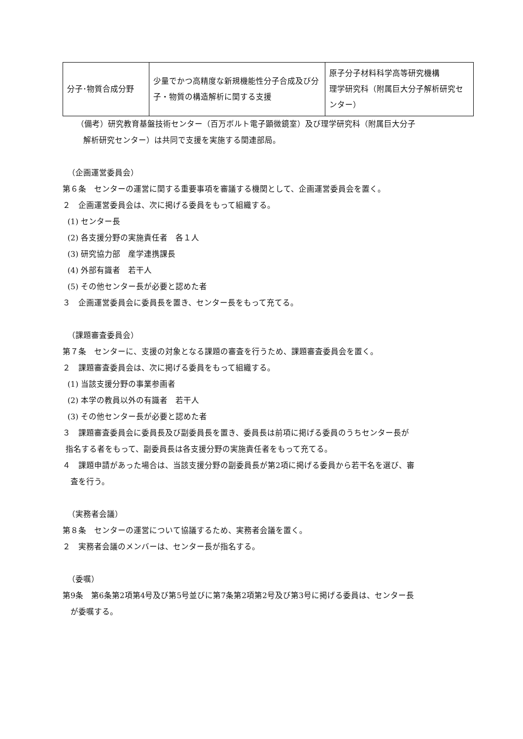| 分子･物質合成分野 | 少量でかつ高精度な新規機能性分子合成及び分子・物質の構造解析に関する支援 | 原子分子材料科学高等研究機構 理学研究科（附属巨大分子解析研究センター） |
（備考）研究教育基盤技術センター（百万ボルト電子顕微鏡室）及び理学研究科（附属巨大分子
解析研究センター）は共同で支援を実施する関連部局。
（企画運営委員会）
第６条　センターの運営に関する重要事項を審議する機関として、企画運営委員会を置く。
２　企画運営委員会は、次に掲げる委員をもって組織する。
(1) センター長
(2) 各支援分野の実施責任者　各１人
(3) 研究協力部　産学連携課長
(4) 外部有識者　若干人
(5) その他センター長が必要と認めた者
３　企画運営委員会に委員長を置き、センター長をもって充てる。
（課題審査委員会）
第７条　センターに、支援の対象となる課題の審査を行うため、課題審査委員会を置く。
２　課題審査委員会は、次に掲げる委員をもって組織する。
(1) 当該支援分野の事業参画者
(2) 本学の教員以外の有識者　若干人
(3) その他センター長が必要と認めた者
３　課題審査委員会に委員長及び副委員長を置き、委員長は前項に掲げる委員のうちセンター長が
指名する者をもって、副委員長は各支援分野の実施責任者をもって充てる。
４　課題申請があった場合は、当該支援分野の副委員長が第2項に掲げる委員から若干名を選び、審
査を行う。
（実務者会議）
第８条　センターの運営について協議するため、実務者会議を置く。
２　実務者会議のメンバーは、センター長が指名する。
（委嘱）
第9条　第6条第2項第4号及び第5号並びに第7条第2項第2号及び第3号に掲げる委員は、センター長
が委嘱する。